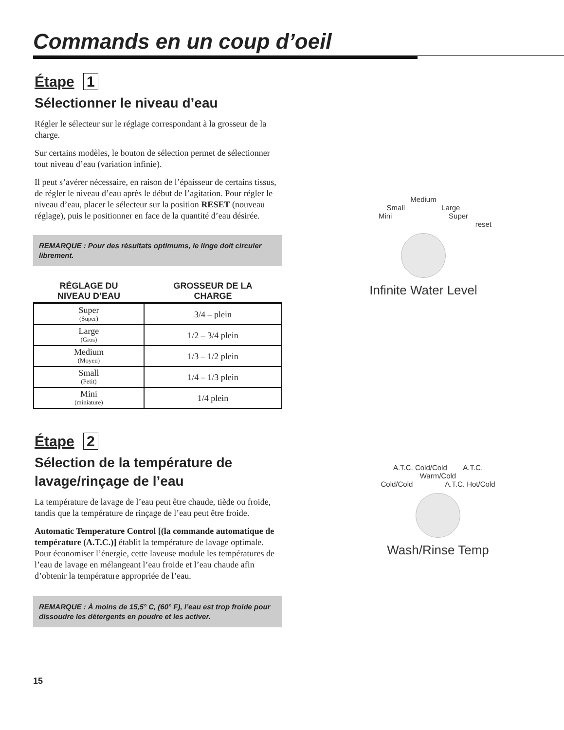Commands en un coup d’oeil
Étape 1
Sélectionner le niveau d’eau
Régler le sélecteur sur le réglage correspondant à la grosseur de la charge.
Sur certains modèles, le bouton de sélection permet de sélectionner tout niveau d’eau (variation infinie).
Il peut s’avérer nécessaire, en raison de l’épaisseur de certains tissus, de régler le niveau d’eau après le début de l’agitation. Pour régler le niveau d’eau, placer le sélecteur sur la position RESET (nouveau réglage), puis le positionner en face de la quantité d’eau désirée.
REMARQUE : Pour des résultats optimums, le linge doit circuler librement.
| RÉGLAGE DU NIVEAU D’EAU | GROSSEUR DE LA CHARGE |
| --- | --- |
| Super (Super) | 3/4 – plein |
| Large (Gros) | 1/2 – 3/4 plein |
| Medium (Moyen) | 1/3 – 1/2 plein |
| Small (Petit) | 1/4 – 1/3 plein |
| Mini (miniature) | 1/4 plein |
Étape 2
Sélection de la température de lavage/rinçage de l’eau
La température de lavage de l’eau peut être chaude, tiède ou froide, tandis que la température de rinçage de l’eau peut être froide.
Automatic Temperature Control [(la commande automatique de température (A.T.C.)] établit la température de lavage optimale. Pour économiser l’énergie, cette laveuse module les températures de l’eau de lavage en mélangeant l’eau froide et l’eau chaude afin d’obtenir la température appropriée de l’eau.
REMARQUE : À moins de 15,5° C, (60° F), l’eau est trop froide pour dissoudre les détergents en poudre et les activer.
15
Medium
Small Large
Mini Super
reset
Infinite Water Level
A.T.C. Cold/Cold A.T.C. Warm/Cold
Cold/Cold A.T.C. Hot/Cold
Wash/Rinse Temp